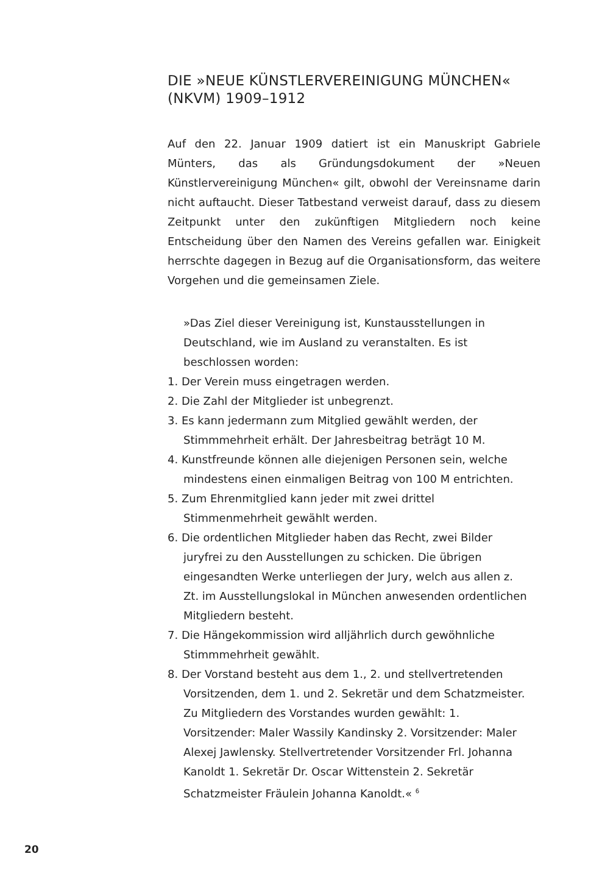DIE »NEUE KÜNSTLERVEREINIGUNG MÜNCHEN« (NKVM) 1909–1912
Auf den 22. Januar 1909 datiert ist ein Manuskript Gabriele Münters, das als Gründungsdokument der »Neuen Künstlervereinigung München« gilt, obwohl der Vereinsname darin nicht auftaucht. Dieser Tatbestand verweist darauf, dass zu diesem Zeitpunkt unter den zukünftigen Mitgliedern noch keine Entscheidung über den Namen des Vereins gefallen war. Einigkeit herrschte dagegen in Bezug auf die Organisationsform, das weitere Vorgehen und die gemeinsamen Ziele.
»Das Ziel dieser Vereinigung ist, Kunstausstellungen in Deutschland, wie im Ausland zu veranstalten. Es ist beschlossen worden:
1. Der Verein muss eingetragen werden.
2. Die Zahl der Mitglieder ist unbegrenzt.
3. Es kann jedermann zum Mitglied gewählt werden, der Stimmmehrheit erhält. Der Jahresbeitrag beträgt 10 M.
4. Kunstfreunde können alle diejenigen Personen sein, welche mindestens einen einmaligen Beitrag von 100 M entrichten.
5. Zum Ehrenmitglied kann jeder mit zwei drittel Stimmenmehrheit gewählt werden.
6. Die ordentlichen Mitglieder haben das Recht, zwei Bilder juryfrei zu den Ausstellungen zu schicken. Die übrigen eingesandten Werke unterliegen der Jury, welch aus allen z. Zt. im Ausstellungslokal in München anwesenden ordentlichen Mitgliedern besteht.
7. Die Hängekommission wird alljährlich durch gewöhnliche Stimmmehrheit gewählt.
8. Der Vorstand besteht aus dem 1., 2. und stellvertretenden Vorsitzenden, dem 1. und 2. Sekretär und dem Schatzmeister. Zu Mitgliedern des Vorstandes wurden gewählt: 1. Vorsitzender: Maler Wassily Kandinsky 2. Vorsitzender: Maler Alexej Jawlensky. Stellvertretender Vorsitzender Frl. Johanna Kanoldt 1. Sekretär Dr. Oscar Wittenstein 2. Sekretär Schatzmeister Fräulein Johanna Kanoldt.« <sup>6</sup>
20